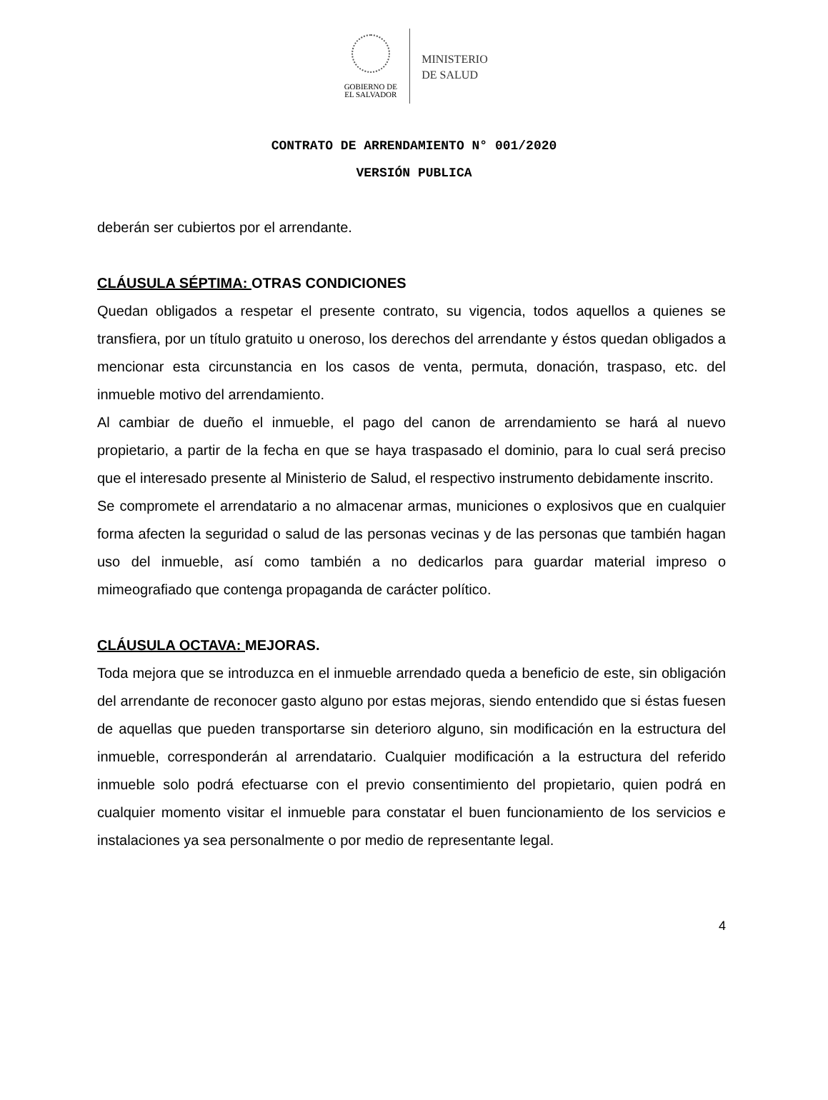GOBIERNO DE
EL SALVADOR
MINISTERIO
DE SALUD
CONTRATO DE ARRENDAMIENTO N° 001/2020
VERSIÓN PUBLICA
deberán ser cubiertos por el arrendante.
CLÁUSULA SÉPTIMA: OTRAS CONDICIONES
Quedan obligados a respetar el presente contrato, su vigencia, todos aquellos a quienes se transfiera, por un título gratuito u oneroso, los derechos del arrendante y éstos quedan obligados a mencionar esta circunstancia en los casos de venta, permuta, donación, traspaso, etc. del inmueble motivo del arrendamiento.
Al cambiar de dueño el inmueble, el pago del canon de arrendamiento se hará al nuevo propietario, a partir de la fecha en que se haya traspasado el dominio, para lo cual será preciso que el interesado presente al Ministerio de Salud, el respectivo instrumento debidamente inscrito.
Se compromete el arrendatario a no almacenar armas, municiones o explosivos que en cualquier forma afecten la seguridad o salud de las personas vecinas y de las personas que también hagan uso del inmueble, así como también a no dedicarlos para guardar material impreso o mimeografiado que contenga propaganda de carácter político.
CLÁUSULA OCTAVA: MEJORAS.
Toda mejora que se introduzca en el inmueble arrendado queda a beneficio de este, sin obligación del arrendante de reconocer gasto alguno por estas mejoras, siendo entendido que si éstas fuesen de aquellas que pueden transportarse sin deterioro alguno, sin modificación en la estructura del inmueble, corresponderán al arrendatario. Cualquier modificación a la estructura del referido inmueble solo podrá efectuarse con el previo consentimiento del propietario, quien podrá en cualquier momento visitar el inmueble para constatar el buen funcionamiento de los servicios e instalaciones ya sea personalmente o por medio de representante legal.
4